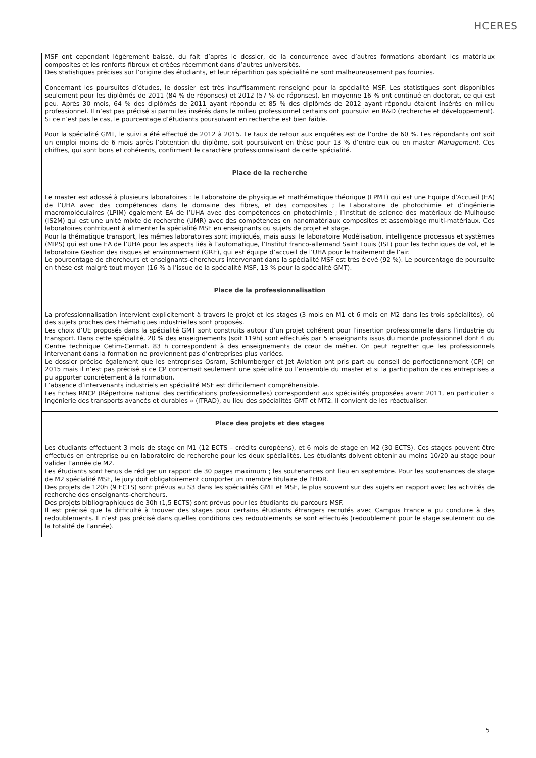HCERES
| MSF ont cependant légèrement baissé, du fait d’après le dossier, de la concurrence avec d’autres formations abordant les matériaux composites et les renforts fibreux et créées récemment dans d’autres universités. Des statistiques précises sur l’origine des étudiants, et leur répartition pas spécialité ne sont malheureusement pas fournies. Concernant les poursuites d’études, le dossier est très insuffisamment renseigné pour la spécialité MSF. Les statistiques sont disponibles seulement pour les diplômés de 2011 (84 % de réponses) et 2012 (57 % de réponses). En moyenne 16 % ont continué en doctorat, ce qui est peu. Après 30 mois, 64 % des diplômés de 2011 ayant répondu et 85 % des diplômés de 2012 ayant répondu étaient insérés en milieu professionnel. Il n’est pas précisé si parmi les insérés dans le milieu professionnel certains ont poursuivi en R&D (recherche et développement). Si ce n’est pas le cas, le pourcentage d’étudiants poursuivant en recherche est bien faible. Pour la spécialité GMT, le suivi a été effectué de 2012 à 2015. Le taux de retour aux enquêtes est de l’ordre de 60 %. Les répondants ont soit un emploi moins de 6 mois après l’obtention du diplôme, soit poursuivent en thèse pour 13 % d’entre eux ou en master Management . Ces chiffres, qui sont bons et cohérents, confirment le caractère professionnalisant de cette spécialité. |
| Place de la recherche |
| Le master est adossé à plusieurs laboratoires : le Laboratoire de physique et mathématique théorique (LPMT) qui est une Equipe d’Accueil (EA) de l’UHA avec des compétences dans le domaine des fibres, et des composites ; le Laboratoire de photochimie et d’ingénierie macromoléculaires (LPIM) également EA de l’UHA avec des compétences en photochimie ; l’Institut de science des matériaux de Mulhouse (IS2M) qui est une unité mixte de recherche (UMR) avec des compétences en nanomatériaux composites et assemblage multi-matériaux. Ces laboratoires contribuent à alimenter la spécialité MSF en enseignants ou sujets de projet et stage. Pour la thématique transport, les mêmes laboratoires sont impliqués, mais aussi le laboratoire Modélisation, intelligence processus et systèmes (MIPS) qui est une EA de l’UHA pour les aspects liés à l’automatique, l’Institut franco-allemand Saint Louis (ISL) pour les techniques de vol, et le laboratoire Gestion des risques et environnement (GRE), qui est équipe d’accueil de l’UHA pour le traitement de l’air. Le pourcentage de chercheurs et enseignants-chercheurs intervenant dans la spécialité MSF est très élevé (92 %). Le pourcentage de poursuite en thèse est malgré tout moyen (16 % à l’issue de la spécialité MSF, 13 % pour la spécialité GMT). |
| Place de la professionnalisation |
| La professionnalisation intervient explicitement à travers le projet et les stages (3 mois en M1 et 6 mois en M2 dans les trois spécialités), où des sujets proches des thématiques industrielles sont proposés. Les choix d’UE proposés dans la spécialité GMT sont construits autour d’un projet cohérent pour l’insertion professionnelle dans l’industrie du transport. Dans cette spécialité, 20 % des enseignements (soit 119h) sont effectués par 5 enseignants issus du monde professionnel dont 4 du Centre technique Cetim-Cermat. 83 h correspondent à des enseignements de cœur de métier. On peut regretter que les professionnels intervenant dans la formation ne proviennent pas d’entreprises plus variées. Le dossier précise également que les entreprises Osram, Schlumberger et Jet Aviation ont pris part au conseil de perfectionnement (CP) en 2015 mais il n’est pas précisé si ce CP concernait seulement une spécialité ou l’ensemble du master et si la participation de ces entreprises a pu apporter concrètement à la formation. L’absence d’intervenants industriels en spécialité MSF est difficilement compréhensible. Les fiches RNCP (Répertoire national des certifications professionnelles) correspondent aux spécialités proposées avant 2011, en particulier « Ingénierie des transports avancés et durables » (ITRAD), au lieu des spécialités GMT et MT2. Il convient de les réactualiser. |
| Place des projets et des stages |
| Les étudiants effectuent 3 mois de stage en M1 (12 ECTS – crédits européens), et 6 mois de stage en M2 (30 ECTS). Ces stages peuvent être effectués en entreprise ou en laboratoire de recherche pour les deux spécialités. Les étudiants doivent obtenir au moins 10/20 au stage pour valider l’année de M2. Les étudiants sont tenus de rédiger un rapport de 30 pages maximum ; les soutenances ont lieu en septembre. Pour les soutenances de stage de M2 spécialité MSF, le jury doit obligatoirement comporter un membre titulaire de l’HDR. Des projets de 120h (9 ECTS) sont prévus au S3 dans les spécialités GMT et MSF, le plus souvent sur des sujets en rapport avec les activités de recherche des enseignants-chercheurs. Des projets bibliographiques de 30h (1,5 ECTS) sont prévus pour les étudiants du parcours MSF. Il est précisé que la difficulté à trouver des stages pour certains étudiants étrangers recrutés avec Campus France a pu conduire à des redoublements. Il n’est pas précisé dans quelles conditions ces redoublements se sont effectués (redoublement pour le stage seulement ou de la totalité de l’année). |
5